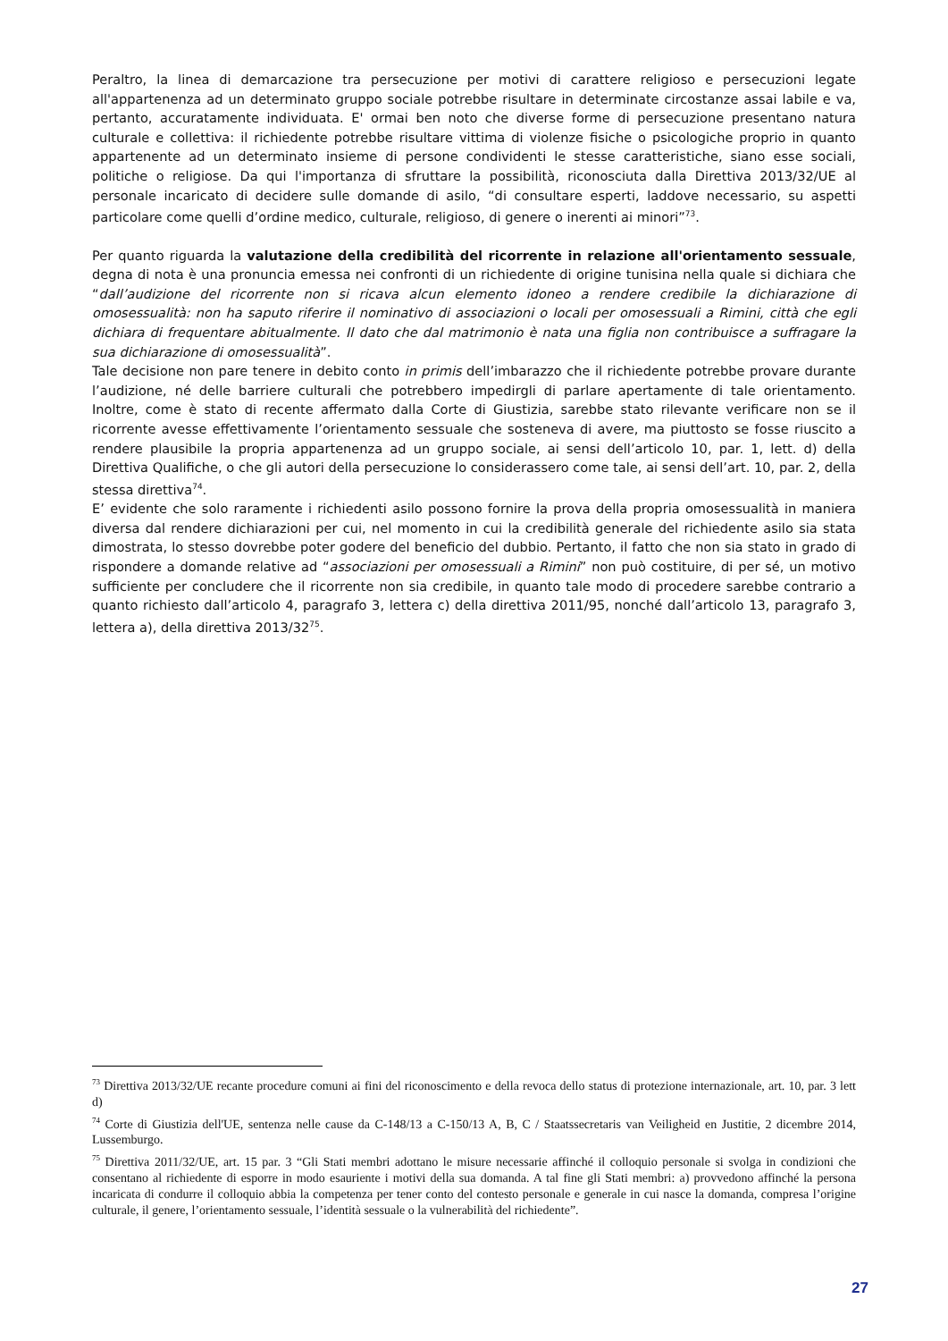Peraltro, la linea di demarcazione tra persecuzione per motivi di carattere religioso e persecuzioni legate all'appartenenza ad un determinato gruppo sociale potrebbe risultare in determinate circostanze assai labile e va, pertanto, accuratamente individuata. E' ormai ben noto che diverse forme di persecuzione presentano natura culturale e collettiva: il richiedente potrebbe risultare vittima di violenze fisiche o psicologiche proprio in quanto appartenente ad un determinato insieme di persone condividenti le stesse caratteristiche, siano esse sociali, politiche o religiose. Da qui l'importanza di sfruttare la possibilità, riconosciuta dalla Direttiva 2013/32/UE al personale incaricato di decidere sulle domande di asilo, “di consultare esperti, laddove necessario, su aspetti particolare come quelli d’ordine medico, culturale, religioso, di genere o inerenti ai minori”<sup>73</sup>.
Per quanto riguarda la valutazione della credibilità del ricorrente in relazione all'orientamento sessuale, degna di nota è una pronuncia emessa nei confronti di un richiedente di origine tunisina nella quale si dichiara che “dall’audizione del ricorrente non si ricava alcun elemento idoneo a rendere credibile la dichiarazione di omosessualità: non ha saputo riferire il nominativo di associazioni o locali per omosessuali a Rimini, città che egli dichiara di frequentare abitualmente. Il dato che dal matrimonio è nata una figlia non contribuisce a suffragare la sua dichiarazione di omosessualità”.
Tale decisione non pare tenere in debito conto in primis dell’imbarazzo che il richiedente potrebbe provare durante l’audizione, né delle barriere culturali che potrebbero impedirgli di parlare apertamente di tale orientamento. Inoltre, come è stato di recente affermato dalla Corte di Giustizia, sarebbe stato rilevante verificare non se il ricorrente avesse effettivamente l’orientamento sessuale che sosteneva di avere, ma piuttosto se fosse riuscito a rendere plausibile la propria appartenenza ad un gruppo sociale, ai sensi dell’articolo 10, par. 1, lett. d) della Direttiva Qualifiche, o che gli autori della persecuzione lo considerassero come tale, ai sensi dell’art. 10, par. 2, della stessa direttiva<sup>74</sup>.
E’ evidente che solo raramente i richiedenti asilo possono fornire la prova della propria omosessualità in maniera diversa dal rendere dichiarazioni per cui, nel momento in cui la credibilità generale del richiedente asilo sia stata dimostrata, lo stesso dovrebbe poter godere del beneficio del dubbio. Pertanto, il fatto che non sia stato in grado di rispondere a domande relative ad “associazioni per omosessuali a Rimini” non può costituire, di per sé, un motivo sufficiente per concludere che il ricorrente non sia credibile, in quanto tale modo di procedere sarebbe contrario a quanto richiesto dall’articolo 4, paragrafo 3, lettera c) della direttiva 2011/95, nonché dall’articolo 13, paragrafo 3, lettera a), della direttiva 2013/32<sup>75</sup>.
<sup>73</sup> Direttiva 2013/32/UE recante procedure comuni ai fini del riconoscimento e della revoca dello status di protezione internazionale, art. 10, par. 3 lett d)
<sup>74</sup> Corte di Giustizia dell'UE, sentenza nelle cause da C-148/13 a C-150/13 A, B, C / Staatssecretaris van Veiligheid en Justitie, 2 dicembre 2014, Lussemburgo.
<sup>75</sup> Direttiva 2011/32/UE, art. 15 par. 3 “Gli Stati membri adottano le misure necessarie affinché il colloquio personale si svolga in condizioni che consentano al richiedente di esporre in modo esauriente i motivi della sua domanda. A tal fine gli Stati membri: a) provvedono affinché la persona incaricata di condurre il colloquio abbia la competenza per tener conto del contesto personale e generale in cui nasce la domanda, compresa l’origine culturale, il genere, l’orientamento sessuale, l’identità sessuale o la vulnerabilità del richiedente”.
27